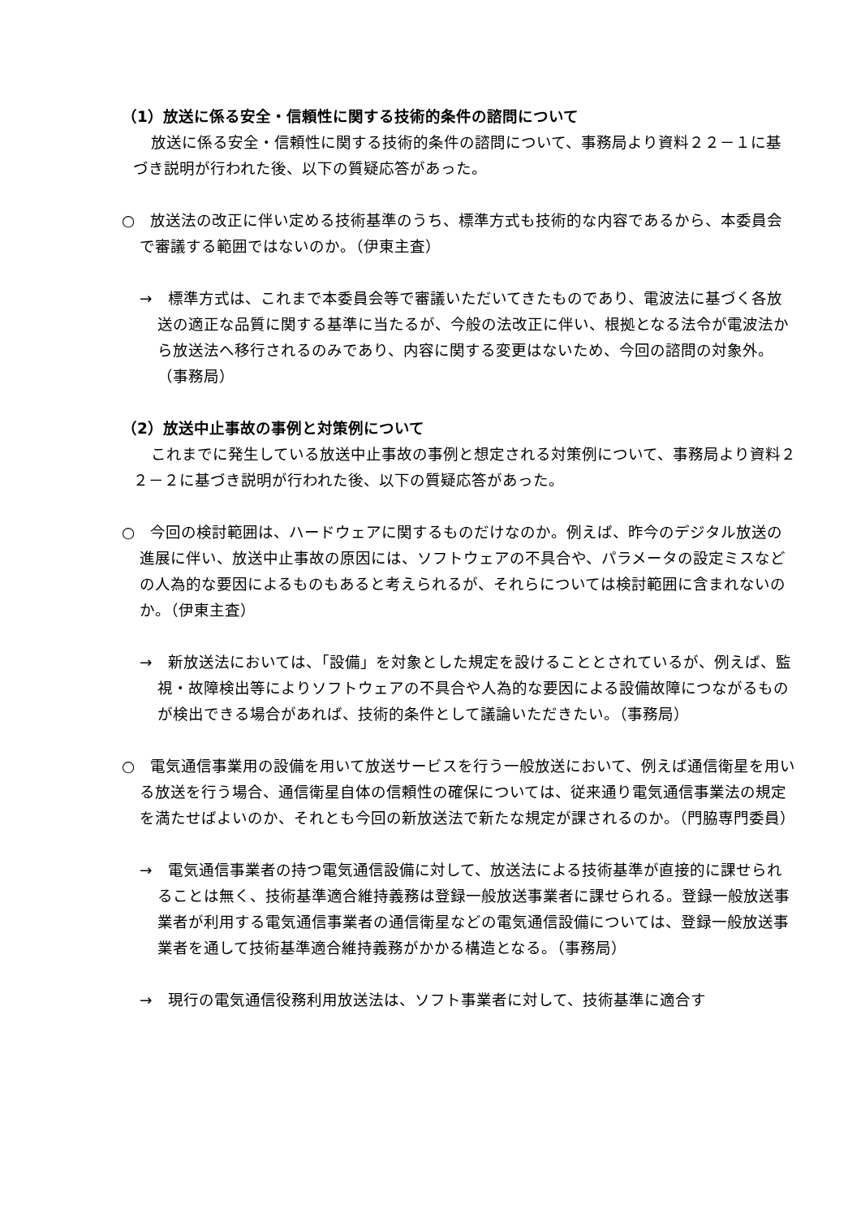（1）放送に係る安全・信頼性に関する技術的条件の諮問について
放送に係る安全・信頼性に関する技術的条件の諮問について、事務局より資料２２－１に基づき説明が行われた後、以下の質疑応答があった。
○　放送法の改正に伴い定める技術基準のうち、標準方式も技術的な内容であるから、本委員会で審議する範囲ではないのか。（伊東主査）
→　標準方式は、これまで本委員会等で審議いただいてきたものであり、電波法に基づく各放送の適正な品質に関する基準に当たるが、今般の法改正に伴い、根拠となる法令が電波法から放送法へ移行されるのみであり、内容に関する変更はないため、今回の諮問の対象外。（事務局）
（2）放送中止事故の事例と対策例について
これまでに発生している放送中止事故の事例と想定される対策例について、事務局より資料２２－２に基づき説明が行われた後、以下の質疑応答があった。
○　今回の検討範囲は、ハードウェアに関するものだけなのか。例えば、昨今のデジタル放送の進展に伴い、放送中止事故の原因には、ソフトウェアの不具合や、パラメータの設定ミスなどの人為的な要因によるものもあると考えられるが、それらについては検討範囲に含まれないのか。（伊東主査）
→　新放送法においては、「設備」を対象とした規定を設けることとされているが、例えば、監視・故障検出等によりソフトウェアの不具合や人為的な要因による設備故障につながるものが検出できる場合があれば、技術的条件として議論いただきたい。（事務局）
○　電気通信事業用の設備を用いて放送サービスを行う一般放送において、例えば通信衛星を用いる放送を行う場合、通信衛星自体の信頼性の確保については、従来通り電気通信事業法の規定を満たせばよいのか、それとも今回の新放送法で新たな規定が課されるのか。（門脇専門委員）
→　電気通信事業者の持つ電気通信設備に対して、放送法による技術基準が直接的に課せられることは無く、技術基準適合維持義務は登録一般放送事業者に課せられる。登録一般放送事業者が利用する電気通信事業者の通信衛星などの電気通信設備については、登録一般放送事業者を通して技術基準適合維持義務がかかる構造となる。（事務局）
→　現行の電気通信役務利用放送法は、ソフト事業者に対して、技術基準に適合す